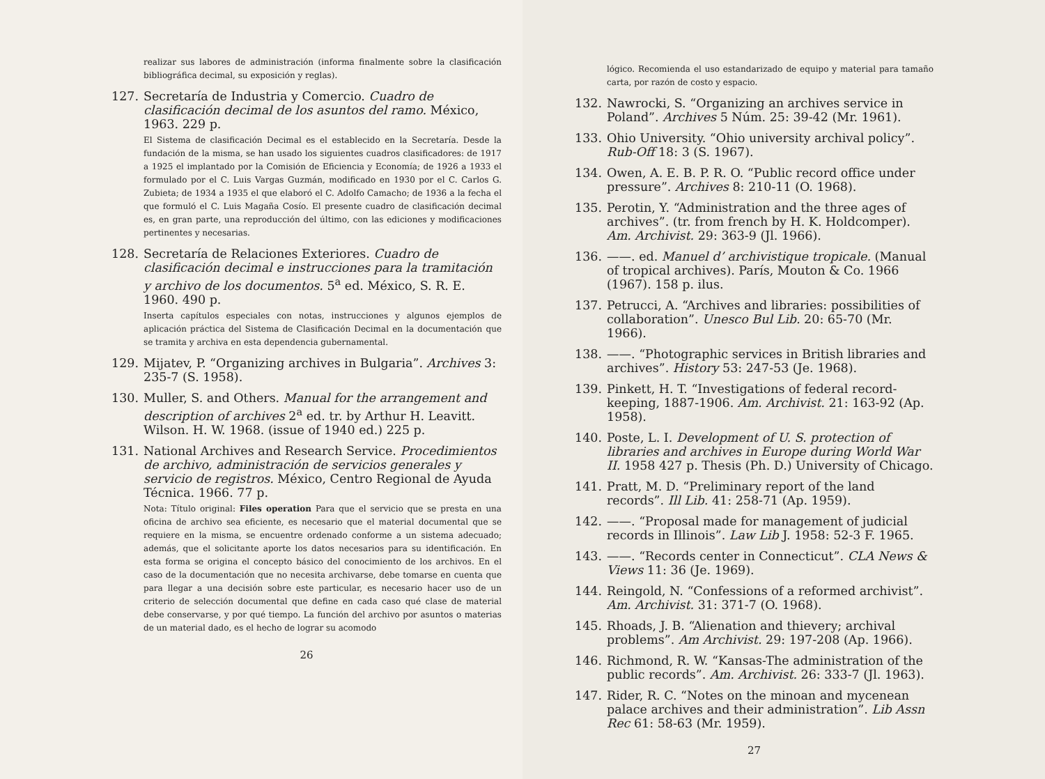realizar sus labores de administración (informa finalmente sobre la clasificación bibliográfica decimal, su exposición y reglas).
127. Secretaría de Industria y Comercio. Cuadro de clasificación decimal de los asuntos del ramo. México, 1963. 229 p.
El Sistema de clasificación Decimal es el establecido en la Secretaría. Desde la fundación de la misma, se han usado los siguientes cuadros clasificadores: de 1917 a 1925 el implantado por la Comisión de Eficiencia y Economía; de 1926 a 1933 el formulado por el C. Luis Vargas Guzmán, modificado en 1930 por el C. Carlos G. Zubieta; de 1934 a 1935 el que elaboró el C. Adolfo Camacho; de 1936 a la fecha el que formuló el C. Luis Magaña Cosío. El presente cuadro de clasificación decimal es, en gran parte, una reproducción del último, con las ediciones y modificaciones pertinentes y necesarias.
128. Secretaría de Relaciones Exteriores. Cuadro de clasificación decimal e instrucciones para la tramitación y archivo de los documentos. 5<sup>a</sup> ed. México, S. R. E. 1960. 490 p.
Inserta capítulos especiales con notas, instrucciones y algunos ejemplos de aplicación práctica del Sistema de Clasificación Decimal en la documentación que se tramita y archiva en esta dependencia gubernamental.
129. Mijatev, P. “Organizing archives in Bulgaria”. Archives 3: 235-7 (S. 1958).
130. Muller, S. and Others. Manual for the arrangement and description of archives 2<sup>a</sup> ed. tr. by Arthur H. Leavitt. Wilson. H. W. 1968. (issue of 1940 ed.) 225 p.
131. National Archives and Research Service. Procedimientos de archivo, administración de servicios generales y servicio de registros. México, Centro Regional de Ayuda Técnica. 1966. 77 p.
Nota: Título original: Files operation Para que el servicio que se presta en una oficina de archivo sea eficiente, es necesario que el material documental que se requiere en la misma, se encuentre ordenado conforme a un sistema adecuado; además, que el solicitante aporte los datos necesarios para su identificación. En esta forma se origina el concepto básico del conocimiento de los archivos. En el caso de la documentación que no necesita archivarse, debe tomarse en cuenta que para llegar a una decisión sobre este particular, es necesario hacer uso de un criterio de selección documental que define en cada caso qué clase de material debe conservarse, y por qué tiempo. La función del archivo por asuntos o materias de un material dado, es el hecho de lograr su acomodo
26
lógico. Recomienda el uso estandarizado de equipo y material para tamaño carta, por razón de costo y espacio.
132. Nawrocki, S. “Organizing an archives service in Poland”. Archives 5 Núm. 25: 39-42 (Mr. 1961).
133. Ohio University. “Ohio university archival policy”. Rub-Off 18: 3 (S. 1967).
134. Owen, A. E. B. P. R. O. “Public record office under pressure”. Archives 8: 210-11 (O. 1968).
135. Perotin, Y. “Administration and the three ages of archives”. (tr. from french by H. K. Holdcomper). Am. Archivist. 29: 363-9 (Jl. 1966).
136. ——. ed. Manuel d’ archivistique tropicale. (Manual of tropical archives). París, Mouton & Co. 1966 (1967). 158 p. ilus.
137. Petrucci, A. “Archives and libraries: possibilities of collaboration”. Unesco Bul Lib. 20: 65-70 (Mr. 1966).
138. ——. “Photographic services in British libraries and archives”. History 53: 247-53 (Je. 1968).
139. Pinkett, H. T. “Investigations of federal record-keeping, 1887-1906. Am. Archivist. 21: 163-92 (Ap. 1958).
140. Poste, L. I. Development of U. S. protection of libraries and archives in Europe during World War II. 1958 427 p. Thesis (Ph. D.) University of Chicago.
141. Pratt, M. D. “Preliminary report of the land records”. Ill Lib. 41: 258-71 (Ap. 1959).
142. ——. “Proposal made for management of judicial records in Illinois”. Law Lib J. 1958: 52-3 F. 1965.
143. ——. “Records center in Connecticut”. CLA News & Views 11: 36 (Je. 1969).
144. Reingold, N. “Confessions of a reformed archivist”. Am. Archivist. 31: 371-7 (O. 1968).
145. Rhoads, J. B. “Alienation and thievery; archival problems”. Am Archivist. 29: 197-208 (Ap. 1966).
146. Richmond, R. W. “Kansas-The administration of the public records”. Am. Archivist. 26: 333-7 (Jl. 1963).
147. Rider, R. C. “Notes on the minoan and mycenean palace archives and their administration”. Lib Assn Rec 61: 58-63 (Mr. 1959).
27